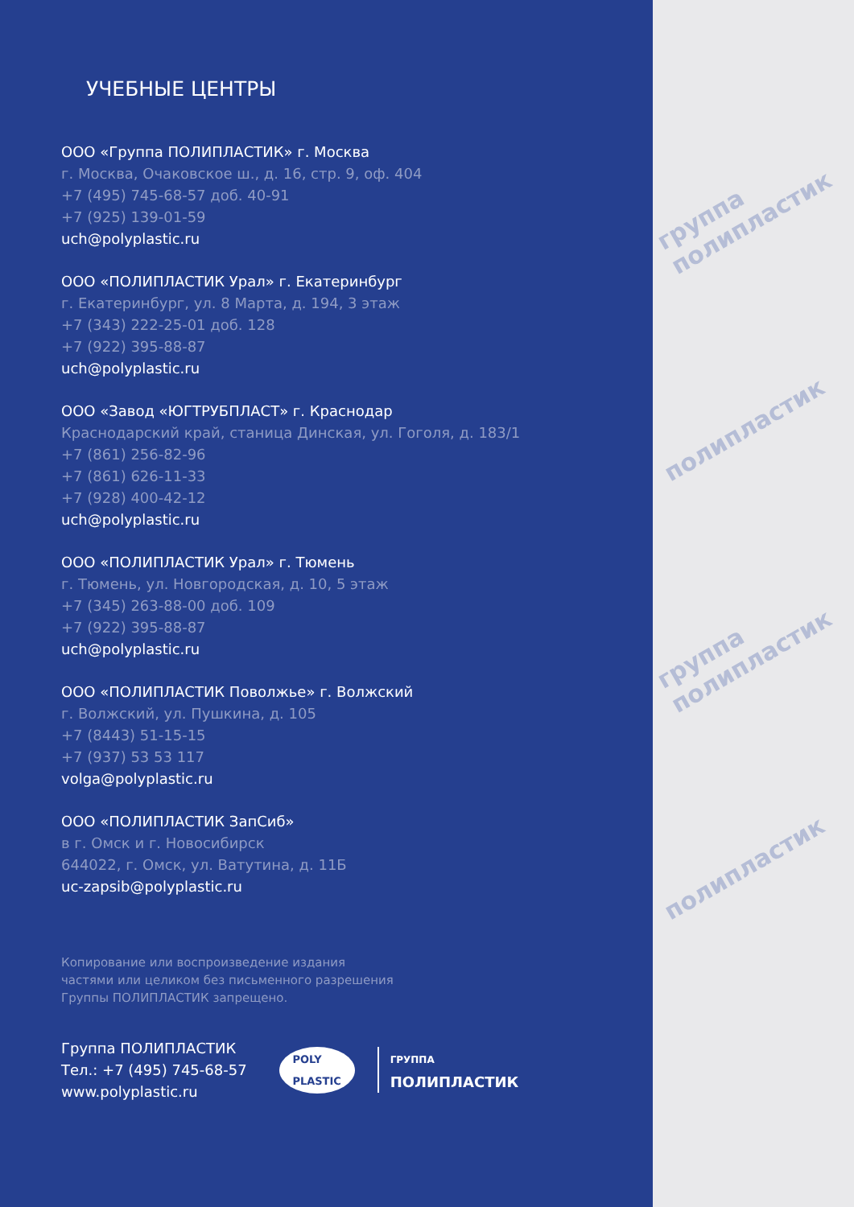УЧЕБНЫЕ ЦЕНТРЫ
ООО «Группа ПОЛИПЛАСТИК» г. Москва
г. Москва, Очаковское ш., д. 16, стр. 9, оф. 404
+7 (495) 745-68-57 доб. 40-91
+7 (925) 139-01-59
uch@polyplastic.ru
ООО «ПОЛИПЛАСТИК Урал» г. Екатеринбург
г. Екатеринбург, ул. 8 Марта, д. 194, 3 этаж
+7 (343) 222-25-01 доб. 128
+7 (922) 395-88-87
uch@polyplastic.ru
ООО «Завод «ЮГТРУБПЛАСТ» г. Краснодар
Краснодарский край, станица Динская, ул. Гоголя, д. 183/1
+7 (861) 256-82-96
+7 (861) 626-11-33
+7 (928) 400-42-12
uch@polyplastic.ru
ООО «ПОЛИПЛАСТИК Урал» г. Тюмень
г. Тюмень, ул. Новгородская, д. 10, 5 этаж
+7 (345) 263-88-00 доб. 109
+7 (922) 395-88-87
uch@polyplastic.ru
ООО «ПОЛИПЛАСТИК Поволжье» г. Волжский
г. Волжский, ул. Пушкина, д. 105
+7 (8443) 51-15-15
+7 (937) 53 53 117
volga@polyplastic.ru
ООО «ПОЛИПЛАСТИК ЗапСиб»
в г. Омск и г. Новосибирск
644022, г. Омск, ул. Ватутина, д. 11Б
uc-zapsib@polyplastic.ru
Копирование или воспроизведение издания
частями или целиком без письменного разрешения
Группы ПОЛИПЛАСТИК запрещено.
Группа ПОЛИПЛАСТИК
Тел.: +7 (495) 745-68-57
www.polyplastic.ru
POLY
PLASTIC
ГРУППА
ПОЛИПЛАСТИК
группа полипластик
полипластик
группа полипластик
полипластик